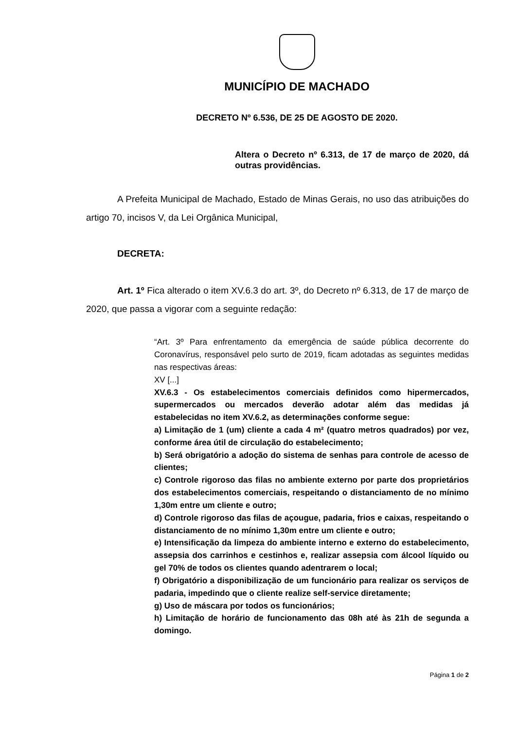MUNICÍPIO DE MACHADO
DECRETO Nº 6.536, DE 25 DE AGOSTO DE 2020.
Altera o Decreto nº 6.313, de 17 de março de 2020, dá outras providências.
A Prefeita Municipal de Machado, Estado de Minas Gerais, no uso das atribuições do artigo 70, incisos V, da Lei Orgânica Municipal,
DECRETA:
Art. 1º Fica alterado o item XV.6.3 do art. 3º, do Decreto nº 6.313, de 17 de março de 2020, que passa a vigorar com a seguinte redação:
“Art. 3º Para enfrentamento da emergência de saúde pública decorrente do Coronavírus, responsável pelo surto de 2019, ficam adotadas as seguintes medidas nas respectivas áreas:
XV [...]
XV.6.3 - Os estabelecimentos comerciais definidos como hipermercados, supermercados ou mercados deverão adotar além das medidas já estabelecidas no item XV.6.2, as determinações conforme segue:
a) Limitação de 1 (um) cliente a cada 4 m² (quatro metros quadrados) por vez, conforme área útil de circulação do estabelecimento;
b) Será obrigatório a adoção do sistema de senhas para controle de acesso de clientes;
c) Controle rigoroso das filas no ambiente externo por parte dos proprietários dos estabelecimentos comerciais, respeitando o distanciamento de no mínimo 1,30m entre um cliente e outro;
d) Controle rigoroso das filas de açougue, padaria, frios e caixas, respeitando o distanciamento de no mínimo 1,30m entre um cliente e outro;
e) Intensificação da limpeza do ambiente interno e externo do estabelecimento, assepsia dos carrinhos e cestinhos e, realizar assepsia com álcool líquido ou gel 70% de todos os clientes quando adentrarem o local;
f) Obrigatório a disponibilização de um funcionário para realizar os serviços de padaria, impedindo que o cliente realize self-service diretamente;
g) Uso de máscara por todos os funcionários;
h) Limitação de horário de funcionamento das 08h até às 21h de segunda a domingo.
Página 1 de 2